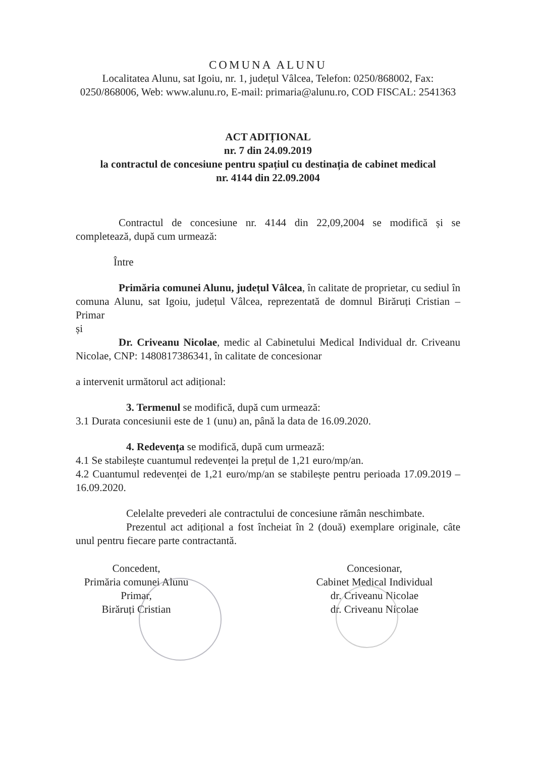COMUNA ALUNU
Localitatea Alunu, sat Igoiu, nr. 1, județul Vâlcea, Telefon: 0250/868002, Fax: 0250/868006, Web: www.alunu.ro, E-mail: primaria@alunu.ro, COD FISCAL: 2541363
ACT ADIȚIONAL
nr. 7 din 24.09.2019
la contractul de concesiune pentru spațiul cu destinația de cabinet medical
nr. 4144 din 22.09.2004
Contractul de concesiune nr. 4144 din 22,09,2004 se modifică și se completează, după cum urmează:
Între
Primăria comunei Alunu, județul Vâlcea, în calitate de proprietar, cu sediul în comuna Alunu, sat Igoiu, județul Vâlcea, reprezentată de domnul Birăruți Cristian – Primar
și
Dr. Criveanu Nicolae, medic al Cabinetului Medical Individual dr. Criveanu Nicolae, CNP: 1480817386341, în calitate de concesionar
a intervenit următorul act adițional:
3. Termenul se modifică, după cum urmează:
3.1 Durata concesiunii este de 1 (unu) an, până la data de 16.09.2020.
4. Redevența se modifică, după cum urmează:
4.1 Se stabilește cuantumul redevenței la prețul de 1,21 euro/mp/an.
4.2 Cuantumul redevenței de 1,21 euro/mp/an se stabilește pentru perioada 17.09.2019 – 16.09.2020.
Celelalte prevederi ale contractului de concesiune rămân neschimbate.
Prezentul act adițional a fost încheiat în 2 (două) exemplare originale, câte unul pentru fiecare parte contractantă.
Concedent,
Primăria comunei Alunu
Primar,
Birăruți Cristian
Concesionar,
Cabinet Medical Individual
dr. Criveanu Nicolae
dr. Criveanu Nicolae